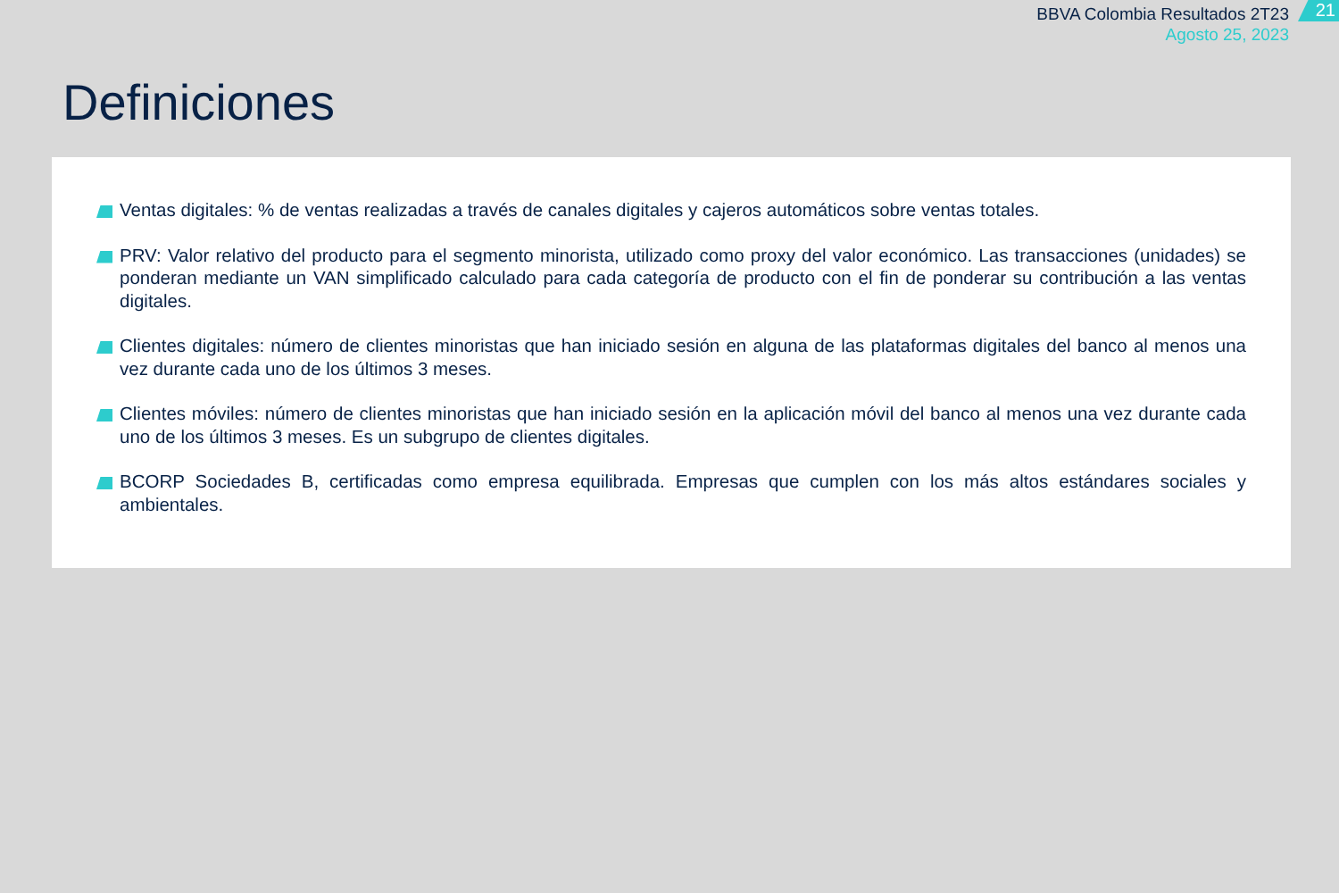BBVA Colombia Resultados 2T23
Agosto 25, 2023
21
Definiciones
Ventas digitales: % de ventas realizadas a través de canales digitales y cajeros automáticos sobre ventas totales.
PRV: Valor relativo del producto para el segmento minorista, utilizado como proxy del valor económico. Las transacciones (unidades) se ponderan mediante un VAN simplificado calculado para cada categoría de producto con el fin de ponderar su contribución a las ventas digitales.
Clientes digitales: número de clientes minoristas que han iniciado sesión en alguna de las plataformas digitales del banco al menos una vez durante cada uno de los últimos 3 meses.
Clientes móviles: número de clientes minoristas que han iniciado sesión en la aplicación móvil del banco al menos una vez durante cada uno de los últimos 3 meses. Es un subgrupo de clientes digitales.
BCORP Sociedades B, certificadas como empresa equilibrada. Empresas que cumplen con los más altos estándares sociales y ambientales.